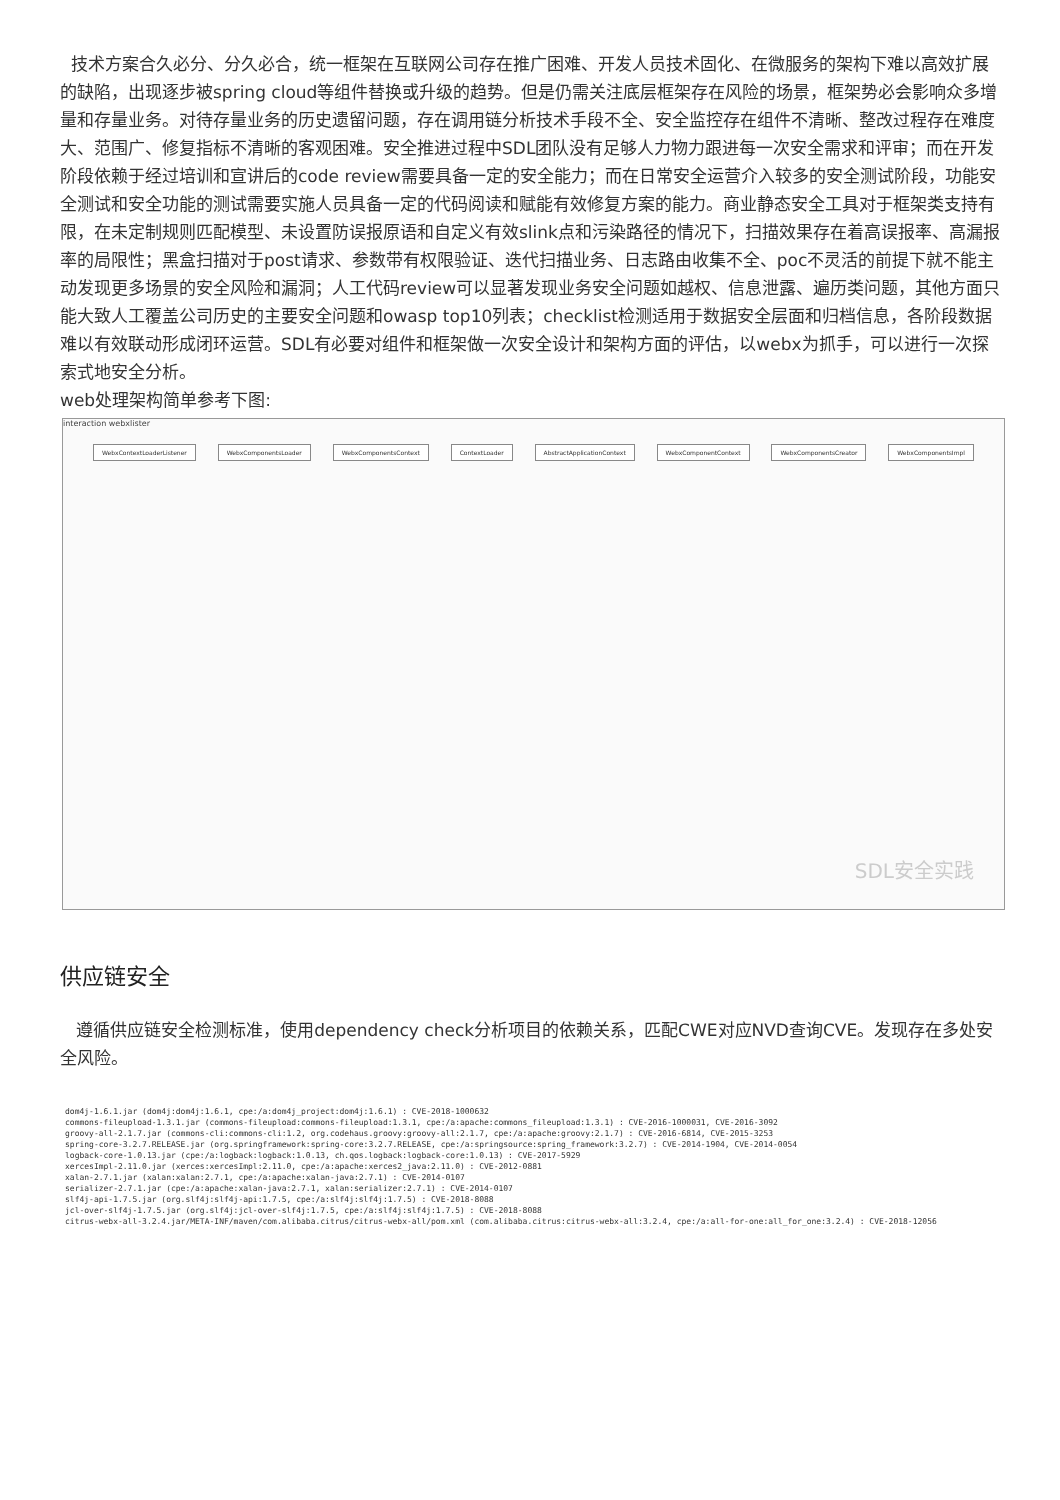技术方案合久必分、分久必合，统一框架在互联网公司存在推广困难、开发人员技术固化、在微服务的架构下难以高效扩展的缺陷，出现逐步被spring cloud等组件替换或升级的趋势。但是仍需关注底层框架存在风险的场景，框架势必会影响众多增量和存量业务。对待存量业务的历史遗留问题，存在调用链分析技术手段不全、安全监控存在组件不清晰、整改过程存在难度大、范围广、修复指标不清晰的客观困难。安全推进过程中SDL团队没有足够人力物力跟进每一次安全需求和评审；而在开发阶段依赖于经过培训和宣讲后的code review需要具备一定的安全能力；而在日常安全运营介入较多的安全测试阶段，功能安全测试和安全功能的测试需要实施人员具备一定的代码阅读和赋能有效修复方案的能力。商业静态安全工具对于框架类支持有限，在未定制规则匹配模型、未设置防误报原语和自定义有效slink点和污染路径的情况下，扫描效果存在着高误报率、高漏报率的局限性；黑盒扫描对于post请求、参数带有权限验证、迭代扫描业务、日志路由收集不全、poc不灵活的前提下就不能主动发现更多场景的安全风险和漏洞；人工代码review可以显著发现业务安全问题如越权、信息泄露、遍历类问题，其他方面只能大致人工覆盖公司历史的主要安全问题和owasp top10列表；checklist检测适用于数据安全层面和归档信息，各阶段数据难以有效联动形成闭环运营。SDL有必要对组件和框架做一次安全设计和架构方面的评估，以webx为抓手，可以进行一次探索式地安全分析。
web处理架构简单参考下图:
interaction webxlister
WebxContextLoaderListener WebxComponentsLoader WebxComponentsContext ContextLoader AbstractApplicationContext WebxComponentContext WebxComponentsCreator WebxComponentsImpl
SDL安全实践
供应链安全
遵循供应链安全检测标准，使用dependency check分析项目的依赖关系，匹配CWE对应NVD查询CVE。发现存在多处安全风险。
dom4j-1.6.1.jar (dom4j:dom4j:1.6.1, cpe:/a:dom4j_project:dom4j:1.6.1) : CVE-2018-1000632
commons-fileupload-1.3.1.jar (commons-fileupload:commons-fileupload:1.3.1, cpe:/a:apache:commons_fileupload:1.3.1) : CVE-2016-1000031, CVE-2016-3092
groovy-all-2.1.7.jar (commons-cli:commons-cli:1.2, org.codehaus.groovy:groovy-all:2.1.7, cpe:/a:apache:groovy:2.1.7) : CVE-2016-6814, CVE-2015-3253
spring-core-3.2.7.RELEASE.jar (org.springframework:spring-core:3.2.7.RELEASE, cpe:/a:springsource:spring_framework:3.2.7) : CVE-2014-1904, CVE-2014-0054
logback-core-1.0.13.jar (cpe:/a:logback:logback:1.0.13, ch.qos.logback:logback-core:1.0.13) : CVE-2017-5929
xercesImpl-2.11.0.jar (xerces:xercesImpl:2.11.0, cpe:/a:apache:xerces2_java:2.11.0) : CVE-2012-0881
xalan-2.7.1.jar (xalan:xalan:2.7.1, cpe:/a:apache:xalan-java:2.7.1) : CVE-2014-0107
serializer-2.7.1.jar (cpe:/a:apache:xalan-java:2.7.1, xalan:serializer:2.7.1) : CVE-2014-0107
slf4j-api-1.7.5.jar (org.slf4j:slf4j-api:1.7.5, cpe:/a:slf4j:slf4j:1.7.5) : CVE-2018-8088
jcl-over-slf4j-1.7.5.jar (org.slf4j:jcl-over-slf4j:1.7.5, cpe:/a:slf4j:slf4j:1.7.5) : CVE-2018-8088
citrus-webx-all-3.2.4.jar/META-INF/maven/com.alibaba.citrus/citrus-webx-all/pom.xml (com.alibaba.citrus:citrus-webx-all:3.2.4, cpe:/a:all-for-one:all_for_one:3.2.4) : CVE-2018-12056